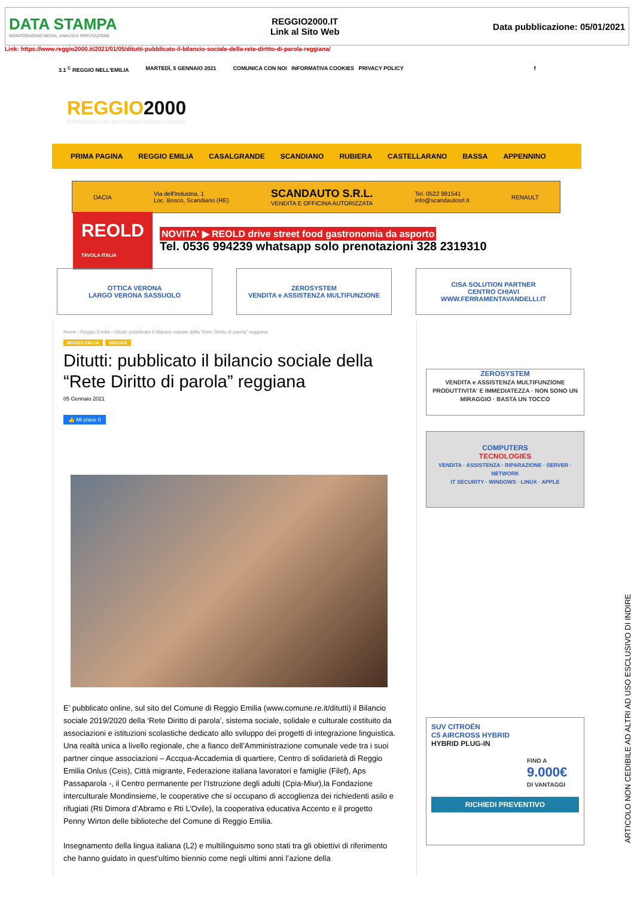DATA STAMPA
MONITORAGGIO MEDIA, ANALISI E REPUTAZIONE
REGGIO2000.IT
Link al Sito Web
Data pubblicazione: 05/01/2021
Link: https://www.reggio2000.it/2021/01/05/ditutti-pubblicato-il-bilancio-sociale-della-rete-diritto-di-parola-reggiana/
3.1 <sup>C</sup> REGGIO NELL'EMILIA MARTEDÌ, 5 GENNAIO 2021 COMUNICA CON NOI INFORMATIVA COOKIES PRIVACY POLICY f
REGGIO2000
SUPPLEMENTO AL QUOTIDIANO SASSUOLO2000.IT
PRIMA PAGINA REGGIO EMILIA CASALGRANDE SCANDIANO RUBIERA CASTELLARANO BASSA APPENNINO
DACIA Via dell'Industria, 1
Loc. Bosco, Scandiano (RE) SCANDAUTO S.R.L.
VENDITA E OFFICINA AUTORIZZATA Tel. 0522 981541
info@scandautosrl.it RENAULT
REOLD
TAVOLA ITALIA NOVITA' ▶ REOLD drive street food gastronomia da asporto
Tel. 0536 994239 whatsapp solo prenotazioni 328 2319310
OTTICA VERONA
LARGO VERONA SASSUOLO
ZEROSYSTEM
VENDITA e ASSISTENZA MULTIFUNZIONE
CISA SOLUTION PARTNER
CENTRO CHIAVI
WWW.FERRAMENTAVANDELLI.IT
Home › Reggio Emilia › Ditutti: pubblicato il bilancio sociale della “Rete Diritto di parola” reggiana
REGGIO EMILIA SOCIALE
Ditutti: pubblicato il bilancio sociale della “Rete Diritto di parola” reggiana
05 Gennaio 2021
👍 Mi piace 0
E’ pubblicato online, sul sito del Comune di Reggio Emilia (www.comune.re.it/ditutti) il Bilancio sociale 2019/2020 della ‘Rete Diritto di parola’, sistema sociale, solidale e culturale costituito da associazioni e istituzioni scolastiche dedicato allo sviluppo dei progetti di integrazione linguistica. Una realtà unica a livello regionale, che a fianco dell’Amministrazione comunale vede tra i suoi partner cinque associazioni – Accqua-Accademia di quartiere, Centro di solidarietà di Reggio Emilia Onlus (Ceis), Città migrante, Federazione italiana lavoratori e famiglie (Filef), Aps Passaparola -, il Centro permanente per l’Istruzione degli adulti (Cpia-Miur),la Fondazione interculturale Mondinsieme, le cooperative che si occupano di accoglienza dei richiedenti asilo e rifugiati (Rti Dimora d’Abramo e Rti L’Ovile), la cooperativa educativa Accento e il progetto Penny Wirton delle biblioteche del Comune di Reggio Emilia.
Insegnamento della lingua italiana (L2) e multilinguismo sono stati tra gli obiettivi di riferimento che hanno guidato in quest’ultimo biennio come negli ultimi anni l’azione della
ZEROSYSTEM
VENDITA e ASSISTENZA MULTIFUNZIONE
PRODUTTIVITA' E IMMEDIATEZZA · NON SONO UN MIRAGGIO · BASTA UN TOCCO
COMPUTERS
TECNOLOGIES
VENDITA · ASSISTENZA · RIPARAZIONE · SERVER · NETWORK
IT SECURITY · WINDOWS · LINUX · APPLE
SUV CITROËN
C5 AIRCROSS HYBRID
HYBRID PLUG-IN
FINO A
9.000€
DI VANTAGGI
RICHIEDI PREVENTIVO
ARTICOLO NON CEDIBILE AD ALTRI AD USO ESCLUSIVO DI INDIRE